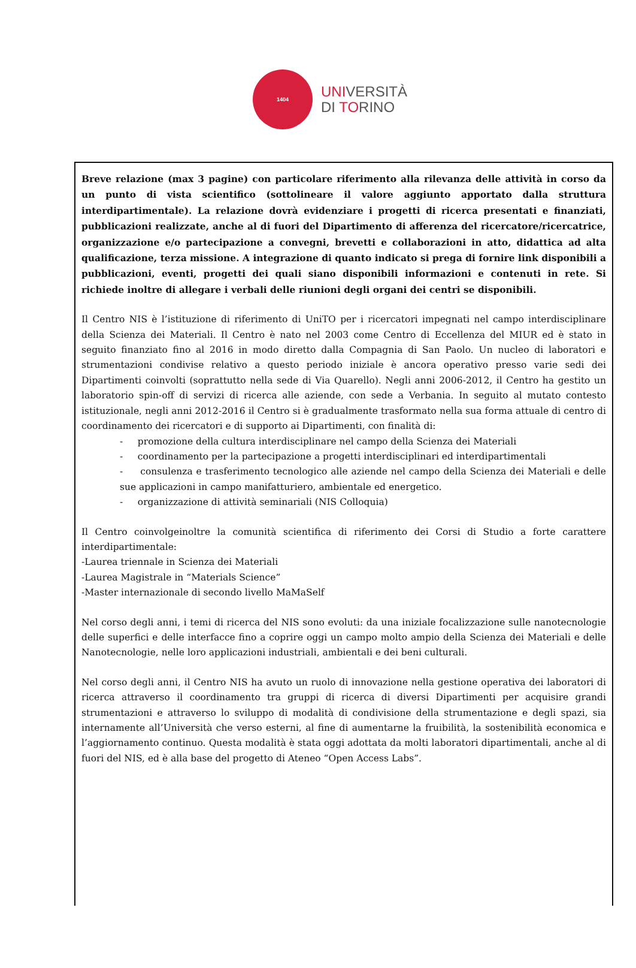1404
UNIVERSITÀ
DI TORINO
Breve relazione (max 3 pagine) con particolare riferimento alla rilevanza delle attività in corso da un punto di vista scientifico (sottolineare il valore aggiunto apportato dalla struttura interdipartimentale). La relazione dovrà evidenziare i progetti di ricerca presentati e finanziati, pubblicazioni realizzate, anche al di fuori del Dipartimento di afferenza del ricercatore/ricercatrice, organizzazione e/o partecipazione a convegni, brevetti e collaborazioni in atto, didattica ad alta qualificazione, terza missione. A integrazione di quanto indicato si prega di fornire link disponibili a pubblicazioni, eventi, progetti dei quali siano disponibili informazioni e contenuti in rete. Si richiede inoltre di allegare i verbali delle riunioni degli organi dei centri se disponibili.
Il Centro NIS è l’istituzione di riferimento di UniTO per i ricercatori impegnati nel campo interdisciplinare della Scienza dei Materiali. Il Centro è nato nel 2003 come Centro di Eccellenza del MIUR ed è stato in seguito finanziato fino al 2016 in modo diretto dalla Compagnia di San Paolo. Un nucleo di laboratori e strumentazioni condivise relativo a questo periodo iniziale è ancora operativo presso varie sedi dei Dipartimenti coinvolti (soprattutto nella sede di Via Quarello). Negli anni 2006-2012, il Centro ha gestito un laboratorio spin-off di servizi di ricerca alle aziende, con sede a Verbania. In seguito al mutato contesto istituzionale, negli anni 2012-2016 il Centro si è gradualmente trasformato nella sua forma attuale di centro di coordinamento dei ricercatori e di supporto ai Dipartimenti, con finalità di:
- promozione della cultura interdisciplinare nel campo della Scienza dei Materiali
- coordinamento per la partecipazione a progetti interdisciplinari ed interdipartimentali
- consulenza e trasferimento tecnologico alle aziende nel campo della Scienza dei Materiali e delle sue applicazioni in campo manifatturiero, ambientale ed energetico.
- organizzazione di attività seminariali (NIS Colloquia)
Il Centro coinvolgeinoltre la comunità scientifica di riferimento dei Corsi di Studio a forte carattere interdipartimentale:
-Laurea triennale in Scienza dei Materiali
-Laurea Magistrale in “Materials Science”
-Master internazionale di secondo livello MaMaSelf
Nel corso degli anni, i temi di ricerca del NIS sono evoluti: da una iniziale focalizzazione sulle nanotecnologie delle superfici e delle interfacce fino a coprire oggi un campo molto ampio della Scienza dei Materiali e delle Nanotecnologie, nelle loro applicazioni industriali, ambientali e dei beni culturali.
Nel corso degli anni, il Centro NIS ha avuto un ruolo di innovazione nella gestione operativa dei laboratori di ricerca attraverso il coordinamento tra gruppi di ricerca di diversi Dipartimenti per acquisire grandi strumentazioni e attraverso lo sviluppo di modalità di condivisione della strumentazione e degli spazi, sia internamente all’Università che verso esterni, al fine di aumentarne la fruibilità, la sostenibilità economica e l’aggiornamento continuo. Questa modalità è stata oggi adottata da molti laboratori dipartimentali, anche al di fuori del NIS, ed è alla base del progetto di Ateneo “Open Access Labs”.